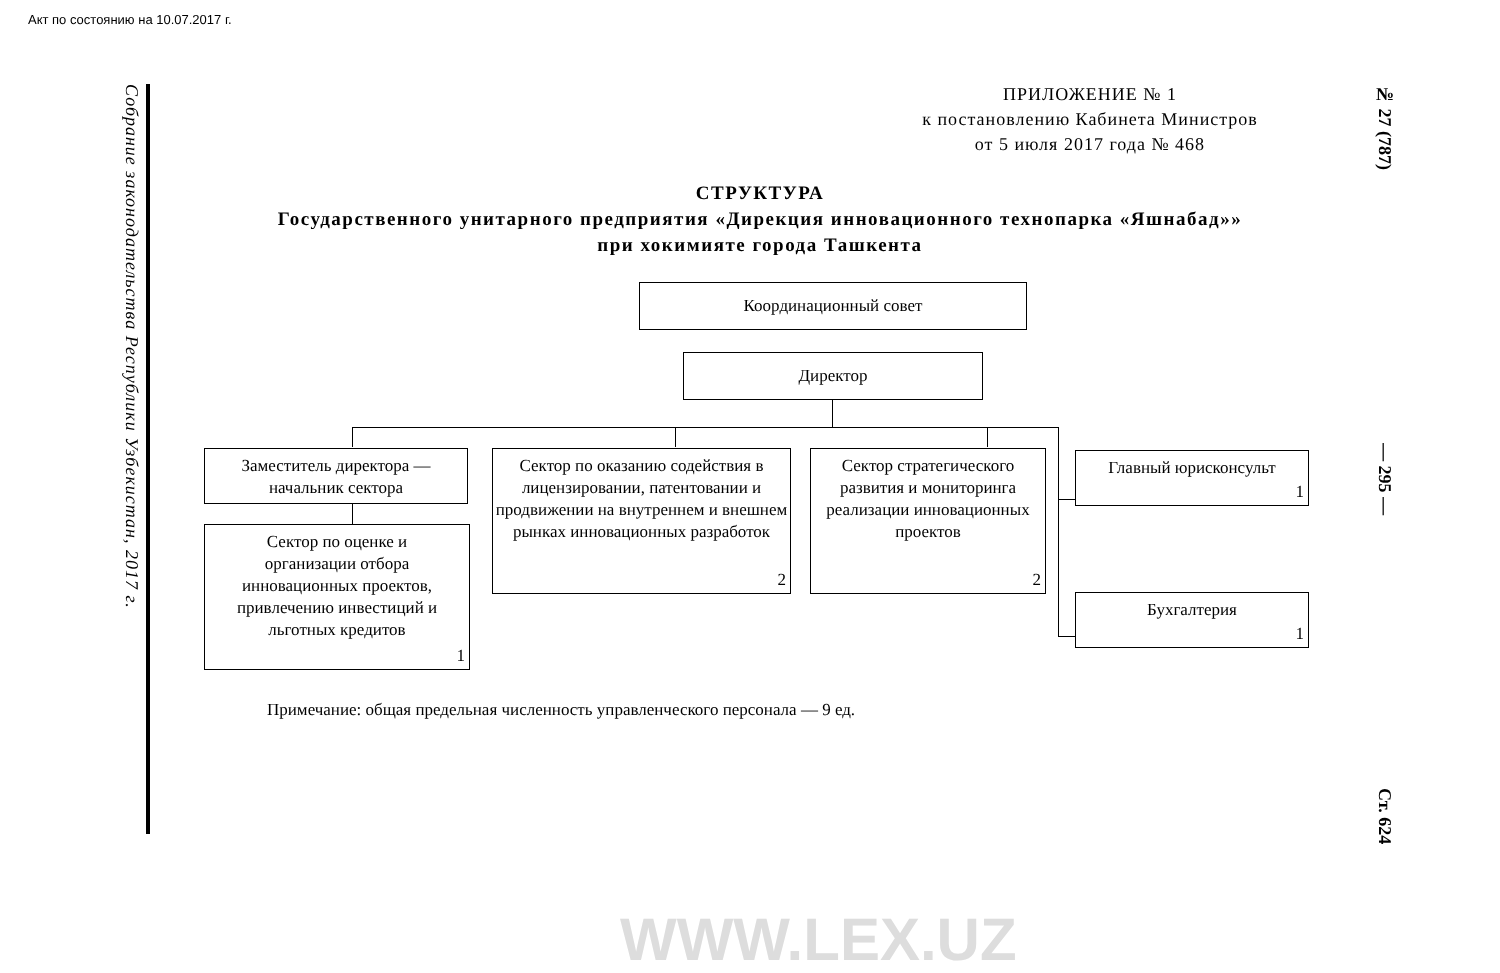Акт по состоянию на 10.07.2017 г.
Собрание законодательства Республики Узбекистан, 2017 г.
ПРИЛОЖЕНИЕ № 1
к постановлению Кабинета Министров
от 5 июля 2017 года № 468
СТРУКТУРА
Государственного унитарного предприятия «Дирекция инновационного технопарка «Яшнабад»» при хокимияте города Ташкента
Координационный совет
Директор
Заместитель директора —
начальник сектора
Сектор по оценке и
организации отбора
инновационных проектов,
привлечению инвестиций и
льготных кредитов
1
Сектор по оказанию содействия в лицензировании, патентовании и продвижении на внутреннем и внешнем рынках инновационных разработок
2
Сектор стратегического развития и мониторинга реализации инновационных проектов
2
Главный юрисконсульт
1
Бухгалтерия
1
Примечание: общая предельная численность управленческого персонала — 9 ед.
№ 27 (787) — 295 — Ст. 624
WWW.LEX.UZ